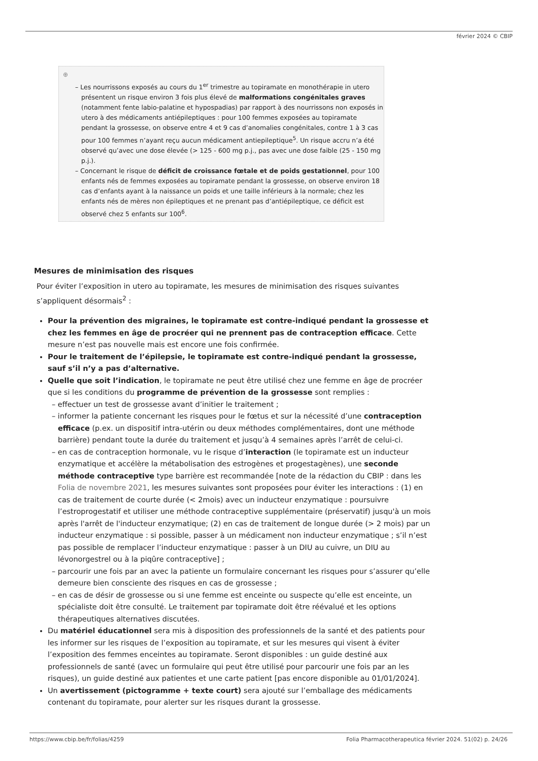février 2024 © CBIP
⊕
– Les nourrissons exposés au cours du 1<sup>er</sup> trimestre au topiramate en monothérapie in utero présentent un risque environ 3 fois plus élevé de malformations congénitales graves (notamment fente labio-palatine et hypospadias) par rapport à des nourrissons non exposés in utero à des médicaments antiépileptiques : pour 100 femmes exposées au topiramate pendant la grossesse, on observe entre 4 et 9 cas d’anomalies congénitales, contre 1 à 3 cas pour 100 femmes n’ayant reçu aucun médicament antiepileptique<sup>5</sup>. Un risque accru n’a été observé qu’avec une dose élevée (> 125 - 600 mg p.j., pas avec une dose faible (25 - 150 mg p.j.).
– Concernant le risque de déficit de croissance fœtale et de poids gestationnel, pour 100 enfants nés de femmes exposées au topiramate pendant la grossesse, on observe environ 18 cas d’enfants ayant à la naissance un poids et une taille inférieurs à la normale; chez les enfants nés de mères non épileptiques et ne prenant pas d’antiépileptique, ce déficit est observé chez 5 enfants sur 100<sup>6</sup>.
Mesures de minimisation des risques
Pour éviter l’exposition in utero au topiramate, les mesures de minimisation des risques suivantes s’appliquent désormais<sup>2</sup> :
Pour la prévention des migraines, le topiramate est contre-indiqué pendant la grossesse et chez les femmes en âge de procréer qui ne prennent pas de contraception efficace. Cette mesure n’est pas nouvelle mais est encore une fois confirmée.
Pour le traitement de l’épilepsie, le topiramate est contre-indiqué pendant la grossesse, sauf s’il n’y a pas d’alternative.
Quelle que soit l’indication, le topiramate ne peut être utilisé chez une femme en âge de procréer que si les conditions du programme de prévention de la grossesse sont remplies :
– effectuer un test de grossesse avant d’initier le traitement ;
– informer la patiente concernant les risques pour le fœtus et sur la nécessité d’une contraception efficace (p.ex. un dispositif intra-utérin ou deux méthodes complémentaires, dont une méthode barrière) pendant toute la durée du traitement et jusqu’à 4 semaines après l’arrêt de celui-ci.
– en cas de contraception hormonale, vu le risque d’interaction (le topiramate est un inducteur enzymatique et accélère la métabolisation des estrogènes et progestagènes), une seconde méthode contraceptive type barrière est recommandée [note de la rédaction du CBIP : dans les Folia de novembre 2021, les mesures suivantes sont proposées pour éviter les interactions : (1) en cas de traitement de courte durée (< 2mois) avec un inducteur enzymatique : poursuivre l’estroprogestatif et utiliser une méthode contraceptive supplémentaire (préservatif) jusqu'à un mois après l'arrêt de l'inducteur enzymatique; (2) en cas de traitement de longue durée (> 2 mois) par un inducteur enzymatique : si possible, passer à un médicament non inducteur enzymatique ; s’il n’est pas possible de remplacer l’inducteur enzymatique : passer à un DIU au cuivre, un DIU au lévonorgestrel ou à la piqûre contraceptive] ;
– parcourir une fois par an avec la patiente un formulaire concernant les risques pour s’assurer qu’elle demeure bien consciente des risques en cas de grossesse ;
– en cas de désir de grossesse ou si une femme est enceinte ou suspecte qu’elle est enceinte, un spécialiste doit être consulté. Le traitement par topiramate doit être réévalué et les options thérapeutiques alternatives discutées.
Du matériel éducationnel sera mis à disposition des professionnels de la santé et des patients pour les informer sur les risques de l’exposition au topiramate, et sur les mesures qui visent à éviter l’exposition des femmes enceintes au topiramate. Seront disponibles : un guide destiné aux professionnels de santé (avec un formulaire qui peut être utilisé pour parcourir une fois par an les risques), un guide destiné aux patientes et une carte patient [pas encore disponible au 01/01/2024].
Un avertissement (pictogramme + texte court) sera ajouté sur l’emballage des médicaments contenant du topiramate, pour alerter sur les risques durant la grossesse.
https://www.cbip.be/fr/folias/4259 Folia Pharmacotherapeutica février 2024. 51(02) p. 24/26